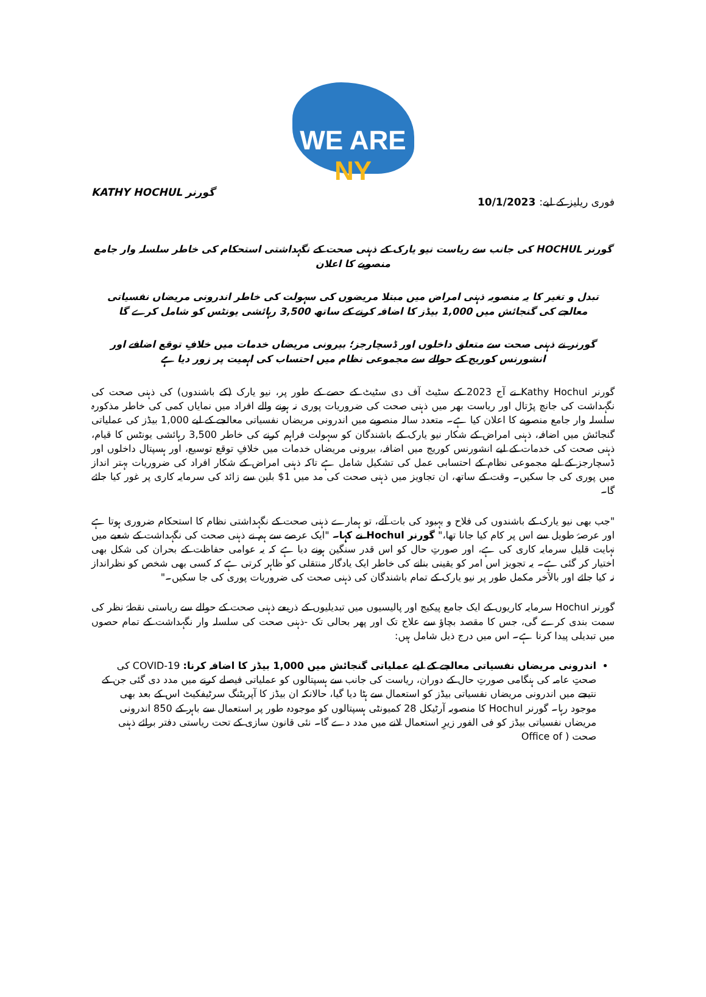WE ARE NY
فوری ریلیز کے لیے: 10/1/2023 گورنر KATHY HOCHUL
گورنر HOCHUL کی جانب سے ریاست نیو یارک کے ذہنی صحت کے نگہداشتی استحکام کی خاطر سلسلہ وار جامع منصوبے کا اعلان
تبدل و تغیر کا یہ منصوبہ ذہنی امراض میں مبتلا مریضوں کی سہولت کی خاطر اندرونی مریضاں نفسیاتی معالجے کی گنجائش میں 1,000 بیڈز کا اضافہ کرنے کے ساتھ 3,500 رہائشی یونٹس کو شامل کرے گا
گورنر نے ذہنی صحت سے متعلق داخلوں اور ڈسچارجز؛ بیرونی مریضاں خدمات میں خلافِ توقع اضافے اور انشورنس کوریج کے حوالے سے مجموعی نظام میں احتساب کی اہمیت پر زور دیا ہے
گورنر Kathy Hochul نے آج 2023 کے سٹیٹ آف دی سٹیٹ کے حصے کے طور پر، نیو یارک (کے باشندوں) کی ذہنی صحت کی نگہداشت کی جانچ پڑتال اور ریاست بھر میں ذہنی صحت کی ضروریات پوری نہ ہونے والے افراد میں نمایاں کمی کی خاطر مذکورہ سلسلہ وار جامع منصوبے کا اعلان کیا ہے۔ متعدد سالہ منصوبے میں اندرونی مریضاں نفسیاتی معالجے کے لیے 1,000 بیڈز کی عملیاتی گنجائش میں اضافہ، ذہنی امراض کے شکار نیو یارک کے باشندگان کو سہولت فراہم کرنے کی خاطر 3,500 رہائشی یونٹس کا قیام، ذہنی صحت کی خدمات کے لیے انشورنس کوریج میں اضافہ، بیرونی مریضاں خدمات میں خلافِ توقع توسیع، اور ہسپتال داخلوں اور ڈسچارجز کے لیے مجموعی نظام کے احتسابی عمل کی تشکیل شامل ہے تاکہ ذہنی امراض کے شکار افراد کی ضروریات بہتر انداز میں پوری کی جا سکیں۔ وقت کے ساتھ، ان تجاویز میں ذہنی صحت کی مد میں 1$ بلین سے زائد کی سرمایہ کاری پر غور کیا جائے گا۔
"جب بھی نیو یارک کے باشندوں کی فلاح و بہبود کی بات آئے، تو ہمارے ذہنی صحت کے نگہداشتی نظام کا استحکام ضروری ہوتا ہے اور عرصۂ طویل سے اس پر کام کیا جانا تھا،" گورنر Hochul نے کہا۔ "ایک عرصے سے ہم نے ذہنی صحت کی نگہداشت کے شعبے میں نہایت قلیل سرمایہ کاری کی ہے، اور صورتِ حال کو اس قدر سنگین ہونے دیا ہے کہ یہ عوامی حفاظت کے بحران کی شکل بھی اختیار کر گئی ہے۔ یہ تجویز اس امر کو یقینی بنانے کی خاطر ایک یادگار منتقلی کو ظاہر کرتی ہے کہ کسی بھی شخص کو نظرانداز نہ کیا جائے اور بالآخر مکمل طور پر نیو یارک کے تمام باشندگان کی ذہنی صحت کی ضروریات پوری کی جا سکیں۔"
گورنر Hochul سرمایہ کاریوں کے ایک جامع پیکیج اور پالیسیوں میں تبدیلیوں کے ذریعے ذہنی صحت کے حوالے سے ریاستی نقطۂ نظر کی سمت بندی کرے گی، جس کا مقصد بچاؤ سے علاج تک اور پھر بحالی تک -ذہنی صحت کی سلسلہ وار نگہداشت کے تمام حصوں میں تبدیلی پیدا کرنا ہے۔ اس میں درج ذیل شامل ہیں:
اندرونی مریضاں نفسیاتی معالجے کے لیے عملیاتی گنجائش میں 1,000 بیڈز کا اضافہ کرنا: COVID-19 کی صحتِ عامہ کی ہنگامی صورتِ حال کے دوران، ریاست کی جانب سے ہسپتالوں کو عملیاتی فیصلے کرنے میں مدد دی گئی جن کے نتیجے میں اندرونی مریضاں نفسیاتی بیڈز کو استعمال سے ہٹا دیا گیا، حالانکہ ان بیڈز کا آپریٹنگ سرٹیفکیٹ اس کے بعد بھی موجود رہا۔ گورنر Hochul کا منصوبہ آرٹیکل 28 کمیونٹی ہسپتالوں کو موجودہ طور پر استعمال سے باہر کے 850 اندرونی مریضاں نفسیاتی بیڈز کو فی الفور زیرِ استعمال لانے میں مدد دے گا۔ نئی قانون سازی کے تحت ریاستی دفتر برائے ذہنی صحت ( Office of